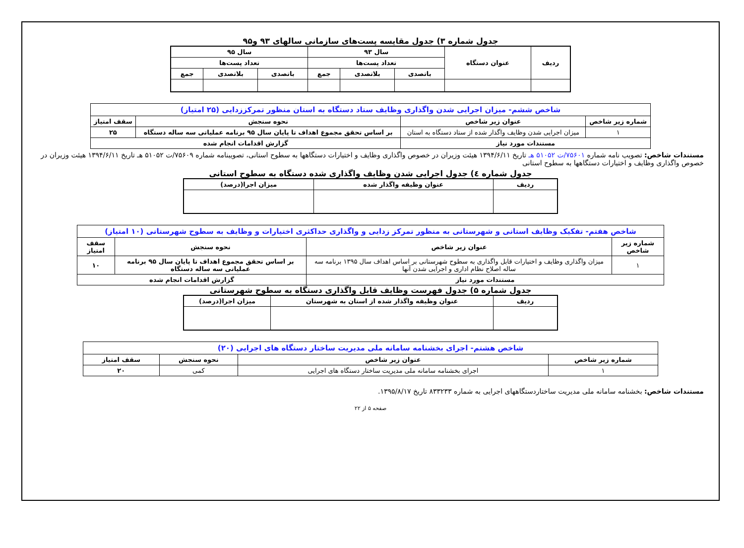جدول شماره ۳) جدول مقایسه پست‌های سازمانی سالهای ۹۳ و۹۵
| ردیف | عنوان دستگاه | سال ۹۳ | | | سال ۹۵ | | |
| --- | --- | --- | --- | --- | --- | --- | --- |
| | | تعداد پست‌ها | | | تعداد پست‌ها | | |
| | | باتصدی | بلاتصدی | جمع | باتصدی | بلاتصدی | جمع |
| شاخص ششم- میزان اجرایی شدن واگذاری وظایف ستاد دستگاه به استان منظور تمرکززدایی (۲۵ امتیاز) | | | |
| شماره زیر شاخص | عنوان زیر شاخص | نحوه سنجش | سقف امتیاز |
| ۱ | میزان اجرایی شدن وظایف واگذار شده از ستاد دستگاه به استان | بر اساس تحقق مجموع اهداف تا پایان سال ۹۵ برنامه عملیاتی سه ساله دستگاه | ۲۵ |
| مستندات مورد نیاز | | گزارش اقدامات انجام شده | |
مستندات شاخص: تصویب نامه شماره ۷۵۶۰۱/ت ۵۱۰۵۲ هـ تاریخ ۱۳۹۴/۶/۱۱ هیئت وزیران در خصوص واگذاری وظایف و اختیارات دستگاهها به سطوح استانی، تصویبنامه شماره ۷۵۶۰۹/ت ۵۱۰۵۲ هـ تاریخ ۱۳۹۴/۶/۱۱ هیئت وزیران در خصوص واگذاری وظایف و اختیارات دستگاهها به سطوح استانی
جدول شماره ٤) جدول اجرایی شدن وظایف واگذاری شده دستگاه به سطوح استانی
| ردیف | عنوان وظیفه واگذار شده | میزان اجرا(درصد) |
| --- | --- | --- |
| شاخص هفتم- تفکیک وظایف استانی و شهرستانی به منظور تمرکز زدایی و واگذاری حداکثری اختیارات و وظایف به سطوح شهرستانی (۱۰ امتیاز) | | | |
| شماره زیر شاخص | عنوان زیر شاخص | نحوه سنجش | سقف امتیاز |
| ۱ | میزان واگذاری وظایف و اختیارات قابل واگذاری به سطوح شهرستانی بر اساس اهداف سال ۱۳۹۵ برنامه سه ساله اصلاح نظام اداری و اجرایی شدن آنها | بر اساس تحقق مجموع اهداف تا پایان سال ۹۵ برنامه عملیاتی سه ساله دستگاه | ۱۰ |
| مستندات مورد نیاز | | گزارش اقدامات انجام شده | |
جدول شماره ۵) جدول فهرست وظایف قابل واگذاری دستگاه به سطوح شهرستانی
| ردیف | عنوان وظیفه واگذار شده از استان به شهرستان | میزان اجرا(درصد) |
| --- | --- | --- |
| شاخص هشتم- اجرای بخشنامه سامانه ملی مدیریت ساختار دستگاه های اجرایی (۲۰) | | | |
| شماره زیر شاخص | عنوان زیر شاخص | نحوه سنجش | سقف امتیاز |
| ۱ | اجرای بخشنامه سامانه ملی مدیریت ساختار دستگاه های اجرایی | کمی | ۲۰ |
مستندات شاخص: بخشنامه سامانه ملی مدیریت ساختاردستگاههای اجرایی به شماره ۸۳۳۲۳۳ تاریخ ۱۳۹۵/۸/۱۷.
صفحه ۵ از ۲۲